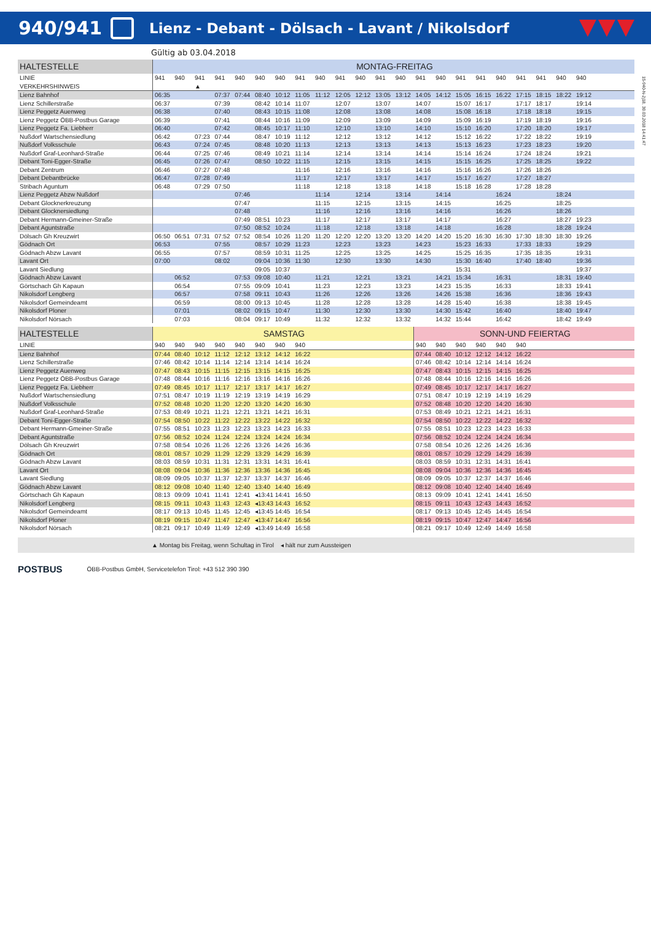940/941
Lienz - Debant - Dölsach - Lavant / Nikolsdorf
15-940-N-2j18, 30.03.2018 14:41:47
Gültig ab 03.04.2018
| HALTESTELLE | MONTAG-FREITAG | | | | | | | | | | | | | | | | | | | | | | | |
| --- | --- | --- | --- | --- | --- | --- | --- | --- | --- | --- | --- | --- | --- | --- | --- | --- | --- | --- | --- | --- | --- | --- | --- | --- |
| LINIE | 941 | 940 | 941 | 941 | 940 | 940 | 940 | 941 | 940 | 941 | 940 | 941 | 940 | 941 | 940 | 941 | 941 | 940 | 941 | 941 | 940 | 940 | | |
| VERKEHRSHINWEIS | | | ▲ | | | | | | | | | | | | | | | | | | | | | |
| Lienz Bahnhof | 06:35 | | | 07:37 | 07:44 | 08:40 | 10:12 | 11:05 | 11:12 | 12:05 | 12:12 | 13:05 | 13:12 | 14:05 | 14:12 | 15:05 | 16:15 | 16:22 | 17:15 | 18:15 | 18:22 | 19:12 | | |
| Lienz Schillerstraße | 06:37 | | | 07:39 | | 08:42 | 10:14 | 11:07 | | 12:07 | | 13:07 | | 14:07 | | 15:07 | 16:17 | | 17:17 | 18:17 | | 19:14 | | |
| Lienz Peggetz Auenweg | 06:38 | | | 07:40 | | 08:43 | 10:15 | 11:08 | | 12:08 | | 13:08 | | 14:08 | | 15:08 | 16:18 | | 17:18 | 18:18 | | 19:15 | | |
| Lienz Peggetz ÖBB-Postbus Garage | 06:39 | | | 07:41 | | 08:44 | 10:16 | 11:09 | | 12:09 | | 13:09 | | 14:09 | | 15:09 | 16:19 | | 17:19 | 18:19 | | 19:16 | | |
| Lienz Peggetz Fa. Liebherr | 06:40 | | | 07:42 | | 08:45 | 10:17 | 11:10 | | 12:10 | | 13:10 | | 14:10 | | 15:10 | 16:20 | | 17:20 | 18:20 | | 19:17 | | |
| Nußdorf Wartschensiedlung | 06:42 | | 07:23 | 07:44 | | 08:47 | 10:19 | 11:12 | | 12:12 | | 13:12 | | 14:12 | | 15:12 | 16:22 | | 17:22 | 18:22 | | 19:19 | | |
| Nußdorf Volksschule | 06:43 | | 07:24 | 07:45 | | 08:48 | 10:20 | 11:13 | | 12:13 | | 13:13 | | 14:13 | | 15:13 | 16:23 | | 17:23 | 18:23 | | 19:20 | | |
| Nußdorf Graf-Leonhard-Straße | 06:44 | | 07:25 | 07:46 | | 08:49 | 10:21 | 11:14 | | 12:14 | | 13:14 | | 14:14 | | 15:14 | 16:24 | | 17:24 | 18:24 | | 19:21 | | |
| Debant Toni-Egger-Straße | 06:45 | | 07:26 | 07:47 | | 08:50 | 10:22 | 11:15 | | 12:15 | | 13:15 | | 14:15 | | 15:15 | 16:25 | | 17:25 | 18:25 | | 19:22 | | |
| Debant Zentrum | 06:46 | | 07:27 | 07:48 | | | | 11:16 | | 12:16 | | 13:16 | | 14:16 | | 15:16 | 16:26 | | 17:26 | 18:26 | | | | |
| Debant Debantbrücke | 06:47 | | 07:28 | 07:49 | | | | 11:17 | | 12:17 | | 13:17 | | 14:17 | | 15:17 | 16:27 | | 17:27 | 18:27 | | | | |
| Stribach Aguntum | 06:48 | | 07:29 | 07:50 | | | | 11:18 | | 12:18 | | 13:18 | | 14:18 | | 15:18 | 16:28 | | 17:28 | 18:28 | | | | |
| Lienz Peggetz Abzw Nußdorf | | | | | 07:46 | | | | 11:14 | | 12:14 | | 13:14 | | 14:14 | | | 16:24 | | | 18:24 | | | |
| Debant Glocknerkreuzung | | | | | 07:47 | | | | 11:15 | | 12:15 | | 13:15 | | 14:15 | | | 16:25 | | | 18:25 | | | |
| Debant Glocknersiedlung | | | | | 07:48 | | | | 11:16 | | 12:16 | | 13:16 | | 14:16 | | | 16:26 | | | 18:26 | | | |
| Debant Hermann-Gmeiner-Straße | | | | | 07:49 | 08:51 | 10:23 | | 11:17 | | 12:17 | | 13:17 | | 14:17 | | | 16:27 | | | 18:27 | 19:23 | | |
| Debant Aguntstraße | | | | | 07:50 | 08:52 | 10:24 | | 11:18 | | 12:18 | | 13:18 | | 14:18 | | | 16:28 | | | 18:28 | 19:24 | | |
| Dölsach Gh Kreuzwirt | 06:50 | 06:51 | 07:31 | 07:52 | 07:52 | 08:54 | 10:26 | 11:20 | 11:20 | 12:20 | 12:20 | 13:20 | 13:20 | 14:20 | 14:20 | 15:20 | 16:30 | 16:30 | 17:30 | 18:30 | 18:30 | 19:26 | | |
| Gödnach Ort | 06:53 | | | 07:55 | | 08:57 | 10:29 | 11:23 | | 12:23 | | 13:23 | | 14:23 | | 15:23 | 16:33 | | 17:33 | 18:33 | | 19:29 | | |
| Gödnach Abzw Lavant | 06:55 | | | 07:57 | | 08:59 | 10:31 | 11:25 | | 12:25 | | 13:25 | | 14:25 | | 15:25 | 16:35 | | 17:35 | 18:35 | | 19:31 | | |
| Lavant Ort | 07:00 | | | 08:02 | | 09:04 | 10:36 | 11:30 | | 12:30 | | 13:30 | | 14:30 | | 15:30 | 16:40 | | 17:40 | 18:40 | | 19:36 | | |
| Lavant Siedlung | | | | | | 09:05 | 10:37 | | | | | | | | | 15:31 | | | | | | 19:37 | | |
| Gödnach Abzw Lavant | | 06:52 | | | 07:53 | 09:08 | 10:40 | | 11:21 | | 12:21 | | 13:21 | | 14:21 | 15:34 | | 16:31 | | | 18:31 | 19:40 | | |
| Görtschach Gh Kapaun | | 06:54 | | | 07:55 | 09:09 | 10:41 | | 11:23 | | 12:23 | | 13:23 | | 14:23 | 15:35 | | 16:33 | | | 18:33 | 19:41 | | |
| Nikolsdorf Lengberg | | 06:57 | | | 07:58 | 09:11 | 10:43 | | 11:26 | | 12:26 | | 13:26 | | 14:26 | 15:38 | | 16:36 | | | 18:36 | 19:43 | | |
| Nikolsdorf Gemeindeamt | | 06:59 | | | 08:00 | 09:13 | 10:45 | | 11:28 | | 12:28 | | 13:28 | | 14:28 | 15:40 | | 16:38 | | | 18:38 | 19:45 | | |
| Nikolsdorf Ploner | | 07:01 | | | 08:02 | 09:15 | 10:47 | | 11:30 | | 12:30 | | 13:30 | | 14:30 | 15:42 | | 16:40 | | | 18:40 | 19:47 | | |
| Nikolsdorf Nörsach | | 07:03 | | | 08:04 | 09:17 | 10:49 | | 11:32 | | 12:32 | | 13:32 | | 14:32 | 15:44 | | 16:42 | | | 18:42 | 19:49 | | |
| HALTESTELLE | SAMSTAG | | | | | | | | | | | | | SONN-UND FEIERTAG | | | | | | | | | | |
| --- | --- | --- | --- | --- | --- | --- | --- | --- | --- | --- | --- | --- | --- | --- | --- | --- | --- | --- | --- | --- | --- | --- | --- | --- |
| LINIE | 940 | 940 | 940 | 940 | 940 | 940 | 940 | 940 | | | | | | 940 | 940 | 940 | 940 | 940 | 940 | | | | | |
| Lienz Bahnhof | 07:44 | 08:40 | 10:12 | 11:12 | 12:12 | 13:12 | 14:12 | 16:22 | | | | | | 07:44 | 08:40 | 10:12 | 12:12 | 14:12 | 16:22 | | | | | |
| Lienz Schillerstraße | 07:46 | 08:42 | 10:14 | 11:14 | 12:14 | 13:14 | 14:14 | 16:24 | | | | | | 07:46 | 08:42 | 10:14 | 12:14 | 14:14 | 16:24 | | | | | |
| Lienz Peggetz Auenweg | 07:47 | 08:43 | 10:15 | 11:15 | 12:15 | 13:15 | 14:15 | 16:25 | | | | | | 07:47 | 08:43 | 10:15 | 12:15 | 14:15 | 16:25 | | | | | |
| Lienz Peggetz ÖBB-Postbus Garage | 07:48 | 08:44 | 10:16 | 11:16 | 12:16 | 13:16 | 14:16 | 16:26 | | | | | | 07:48 | 08:44 | 10:16 | 12:16 | 14:16 | 16:26 | | | | | |
| Lienz Peggetz Fa. Liebherr | 07:49 | 08:45 | 10:17 | 11:17 | 12:17 | 13:17 | 14:17 | 16:27 | | | | | | 07:49 | 08:45 | 10:17 | 12:17 | 14:17 | 16:27 | | | | | |
| Nußdorf Wartschensiedlung | 07:51 | 08:47 | 10:19 | 11:19 | 12:19 | 13:19 | 14:19 | 16:29 | | | | | | 07:51 | 08:47 | 10:19 | 12:19 | 14:19 | 16:29 | | | | | |
| Nußdorf Volksschule | 07:52 | 08:48 | 10:20 | 11:20 | 12:20 | 13:20 | 14:20 | 16:30 | | | | | | 07:52 | 08:48 | 10:20 | 12:20 | 14:20 | 16:30 | | | | | |
| Nußdorf Graf-Leonhard-Straße | 07:53 | 08:49 | 10:21 | 11:21 | 12:21 | 13:21 | 14:21 | 16:31 | | | | | | 07:53 | 08:49 | 10:21 | 12:21 | 14:21 | 16:31 | | | | | |
| Debant Toni-Egger-Straße | 07:54 | 08:50 | 10:22 | 11:22 | 12:22 | 13:22 | 14:22 | 16:32 | | | | | | 07:54 | 08:50 | 10:22 | 12:22 | 14:22 | 16:32 | | | | | |
| Debant Hermann-Gmeiner-Straße | 07:55 | 08:51 | 10:23 | 11:23 | 12:23 | 13:23 | 14:23 | 16:33 | | | | | | 07:55 | 08:51 | 10:23 | 12:23 | 14:23 | 16:33 | | | | | |
| Debant Aguntstraße | 07:56 | 08:52 | 10:24 | 11:24 | 12:24 | 13:24 | 14:24 | 16:34 | | | | | | 07:56 | 08:52 | 10:24 | 12:24 | 14:24 | 16:34 | | | | | |
| Dölsach Gh Kreuzwirt | 07:58 | 08:54 | 10:26 | 11:26 | 12:26 | 13:26 | 14:26 | 16:36 | | | | | | 07:58 | 08:54 | 10:26 | 12:26 | 14:26 | 16:36 | | | | | |
| Gödnach Ort | 08:01 | 08:57 | 10:29 | 11:29 | 12:29 | 13:29 | 14:29 | 16:39 | | | | | | 08:01 | 08:57 | 10:29 | 12:29 | 14:29 | 16:39 | | | | | |
| Gödnach Abzw Lavant | 08:03 | 08:59 | 10:31 | 11:31 | 12:31 | 13:31 | 14:31 | 16:41 | | | | | | 08:03 | 08:59 | 10:31 | 12:31 | 14:31 | 16:41 | | | | | |
| Lavant Ort | 08:08 | 09:04 | 10:36 | 11:36 | 12:36 | 13:36 | 14:36 | 16:45 | | | | | | 08:08 | 09:04 | 10:36 | 12:36 | 14:36 | 16:45 | | | | | |
| Lavant Siedlung | 08:09 | 09:05 | 10:37 | 11:37 | 12:37 | 13:37 | 14:37 | 16:46 | | | | | | 08:09 | 09:05 | 10:37 | 12:37 | 14:37 | 16:46 | | | | | |
| Gödnach Abzw Lavant | 08:12 | 09:08 | 10:40 | 11:40 | 12:40 | 13:40 | 14:40 | 16:49 | | | | | | 08:12 | 09:08 | 10:40 | 12:40 | 14:40 | 16:49 | | | | | |
| Görtschach Gh Kapaun | 08:13 | 09:09 | 10:41 | 11:41 | 12:41 | ◂13:41 | 14:41 | 16:50 | | | | | | 08:13 | 09:09 | 10:41 | 12:41 | 14:41 | 16:50 | | | | | |
| Nikolsdorf Lengberg | 08:15 | 09:11 | 10:43 | 11:43 | 12:43 | ◂13:43 | 14:43 | 16:52 | | | | | | 08:15 | 09:11 | 10:43 | 12:43 | 14:43 | 16:52 | | | | | |
| Nikolsdorf Gemeindeamt | 08:17 | 09:13 | 10:45 | 11:45 | 12:45 | ◂13:45 | 14:45 | 16:54 | | | | | | 08:17 | 09:13 | 10:45 | 12:45 | 14:45 | 16:54 | | | | | |
| Nikolsdorf Ploner | 08:19 | 09:15 | 10:47 | 11:47 | 12:47 | ◂13:47 | 14:47 | 16:56 | | | | | | 08:19 | 09:15 | 10:47 | 12:47 | 14:47 | 16:56 | | | | | |
| Nikolsdorf Nörsach | 08:21 | 09:17 | 10:49 | 11:49 | 12:49 | ◂13:49 | 14:49 | 16:58 | | | | | | 08:21 | 09:17 | 10:49 | 12:49 | 14:49 | 16:58 | | | | | |
▲ Montag bis Freitag, wenn Schultag in Tirol ◂ hält nur zum Aussteigen
POSTBUS ÖBB-Postbus GmbH, Servicetelefon Tirol: +43 512 390 390